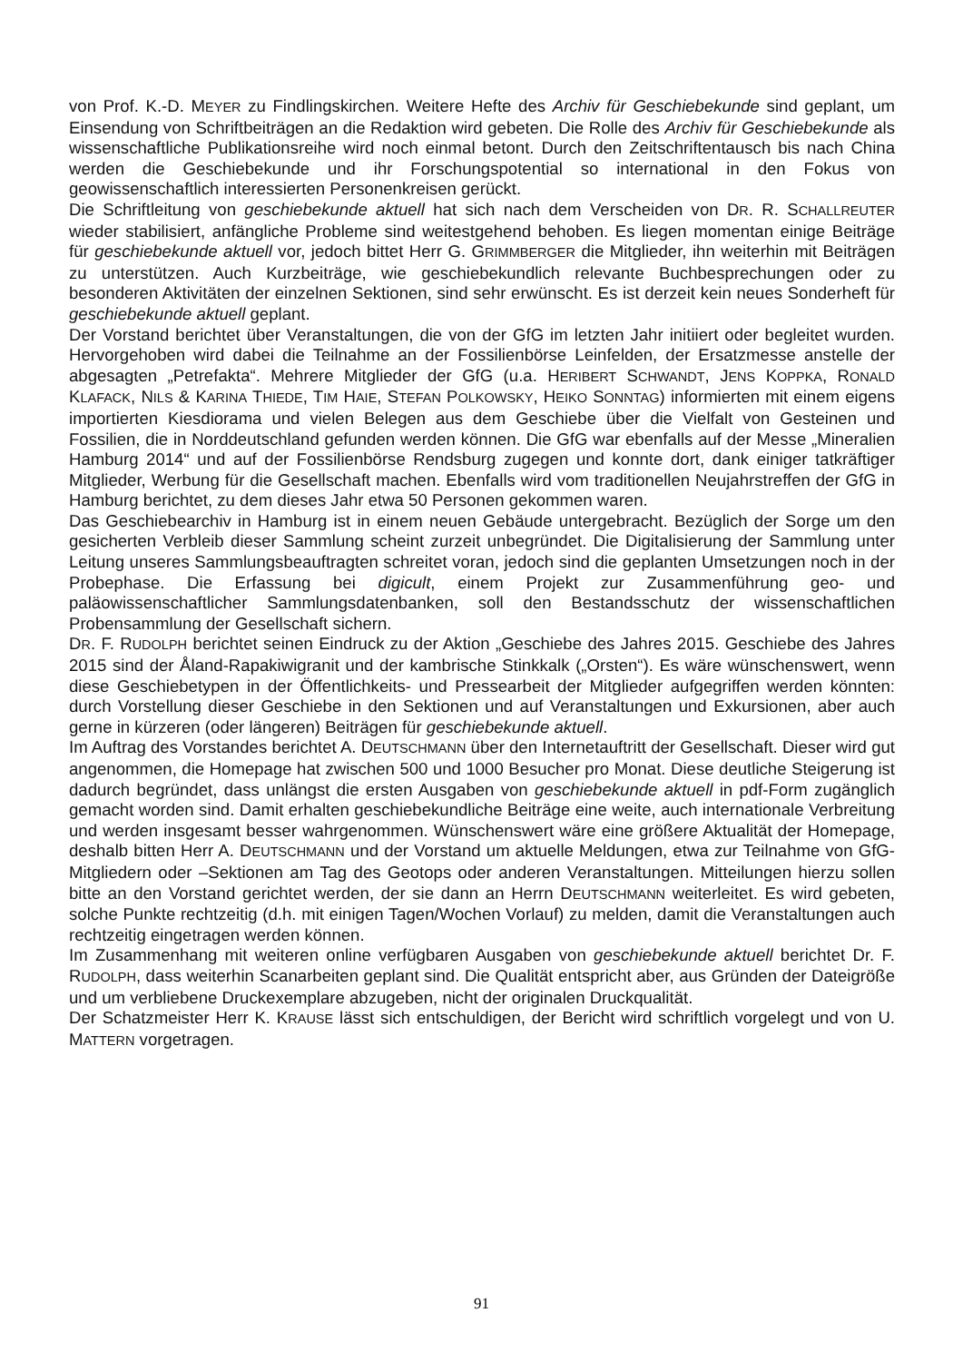von Prof. K.-D. MEYER zu Findlingskirchen. Weitere Hefte des Archiv für Geschiebekunde sind geplant, um Einsendung von Schriftbeiträgen an die Redaktion wird gebeten. Die Rolle des Archiv für Geschiebekunde als wissenschaftliche Publikationsreihe wird noch einmal betont. Durch den Zeitschriftentausch bis nach China werden die Geschiebekunde und ihr Forschungspotential so international in den Fokus von geowissenschaftlich interessierten Personenkreisen gerückt.
Die Schriftleitung von geschiebekunde aktuell hat sich nach dem Verscheiden von DR. R. SCHALLREUTER wieder stabilisiert, anfängliche Probleme sind weitestgehend behoben. Es liegen momentan einige Beiträge für geschiebekunde aktuell vor, jedoch bittet Herr G. GRIMMBERGER die Mitglieder, ihn weiterhin mit Beiträgen zu unterstützen. Auch Kurzbeiträge, wie geschiebekundlich relevante Buchbesprechungen oder zu besonderen Aktivitäten der einzelnen Sektionen, sind sehr erwünscht. Es ist derzeit kein neues Sonderheft für geschiebekunde aktuell geplant.
Der Vorstand berichtet über Veranstaltungen, die von der GfG im letzten Jahr initiiert oder begleitet wurden. Hervorgehoben wird dabei die Teilnahme an der Fossilienbörse Leinfelden, der Ersatzmesse anstelle der abgesagten „Petrefakta“. Mehrere Mitglieder der GfG (u.a. HERIBERT SCHWANDT, JENS KOPPKA, RONALD KLAFACK, NILS & KARINA THIEDE, TIM HAIE, STEFAN POLKOWSKY, HEIKO SONNTAG) informierten mit einem eigens importierten Kiesdiorama und vielen Belegen aus dem Geschiebe über die Vielfalt von Gesteinen und Fossilien, die in Norddeutschland gefunden werden können. Die GfG war ebenfalls auf der Messe „Mineralien Hamburg 2014“ und auf der Fossilienbörse Rendsburg zugegen und konnte dort, dank einiger tatkräftiger Mitglieder, Werbung für die Gesellschaft machen. Ebenfalls wird vom traditionellen Neujahrstreffen der GfG in Hamburg berichtet, zu dem dieses Jahr etwa 50 Personen gekommen waren.
Das Geschiebearchiv in Hamburg ist in einem neuen Gebäude untergebracht. Bezüglich der Sorge um den gesicherten Verbleib dieser Sammlung scheint zurzeit unbegründet. Die Digitalisierung der Sammlung unter Leitung unseres Sammlungsbeauftragten schreitet voran, jedoch sind die geplanten Umsetzungen noch in der Probephase. Die Erfassung bei digicult, einem Projekt zur Zusammenführung geo- und paläowissenschaftlicher Sammlungsdatenbanken, soll den Bestandsschutz der wissenschaftlichen Probensammlung der Gesellschaft sichern.
DR. F. RUDOLPH berichtet seinen Eindruck zu der Aktion „Geschiebe des Jahres 2015. Geschiebe des Jahres 2015 sind der Åland-Rapakiwigranit und der kambrische Stinkkalk („Orsten“). Es wäre wünschenswert, wenn diese Geschiebetypen in der Öffentlichkeits- und Pressearbeit der Mitglieder aufgegriffen werden könnten: durch Vorstellung dieser Geschiebe in den Sektionen und auf Veranstaltungen und Exkursionen, aber auch gerne in kürzeren (oder längeren) Beiträgen für geschiebekunde aktuell.
Im Auftrag des Vorstandes berichtet A. DEUTSCHMANN über den Internetauftritt der Gesellschaft. Dieser wird gut angenommen, die Homepage hat zwischen 500 und 1000 Besucher pro Monat. Diese deutliche Steigerung ist dadurch begründet, dass unlängst die ersten Ausgaben von geschiebekunde aktuell in pdf-Form zugänglich gemacht worden sind. Damit erhalten geschiebekundliche Beiträge eine weite, auch internationale Verbreitung und werden insgesamt besser wahrgenommen. Wünschenswert wäre eine größere Aktualität der Homepage, deshalb bitten Herr A. DEUTSCHMANN und der Vorstand um aktuelle Meldungen, etwa zur Teilnahme von GfG-Mitgliedern oder –Sektionen am Tag des Geotops oder anderen Veranstaltungen. Mitteilungen hierzu sollen bitte an den Vorstand gerichtet werden, der sie dann an Herrn DEUTSCHMANN weiterleitet. Es wird gebeten, solche Punkte rechtzeitig (d.h. mit einigen Tagen/Wochen Vorlauf) zu melden, damit die Veranstaltungen auch rechtzeitig eingetragen werden können.
Im Zusammenhang mit weiteren online verfügbaren Ausgaben von geschiebekunde aktuell berichtet Dr. F. RUDOLPH, dass weiterhin Scanarbeiten geplant sind. Die Qualität entspricht aber, aus Gründen der Dateigröße und um verbliebene Druckexemplare abzugeben, nicht der originalen Druckqualität.
Der Schatzmeister Herr K. KRAUSE lässt sich entschuldigen, der Bericht wird schriftlich vorgelegt und von U. MATTERN vorgetragen.
91